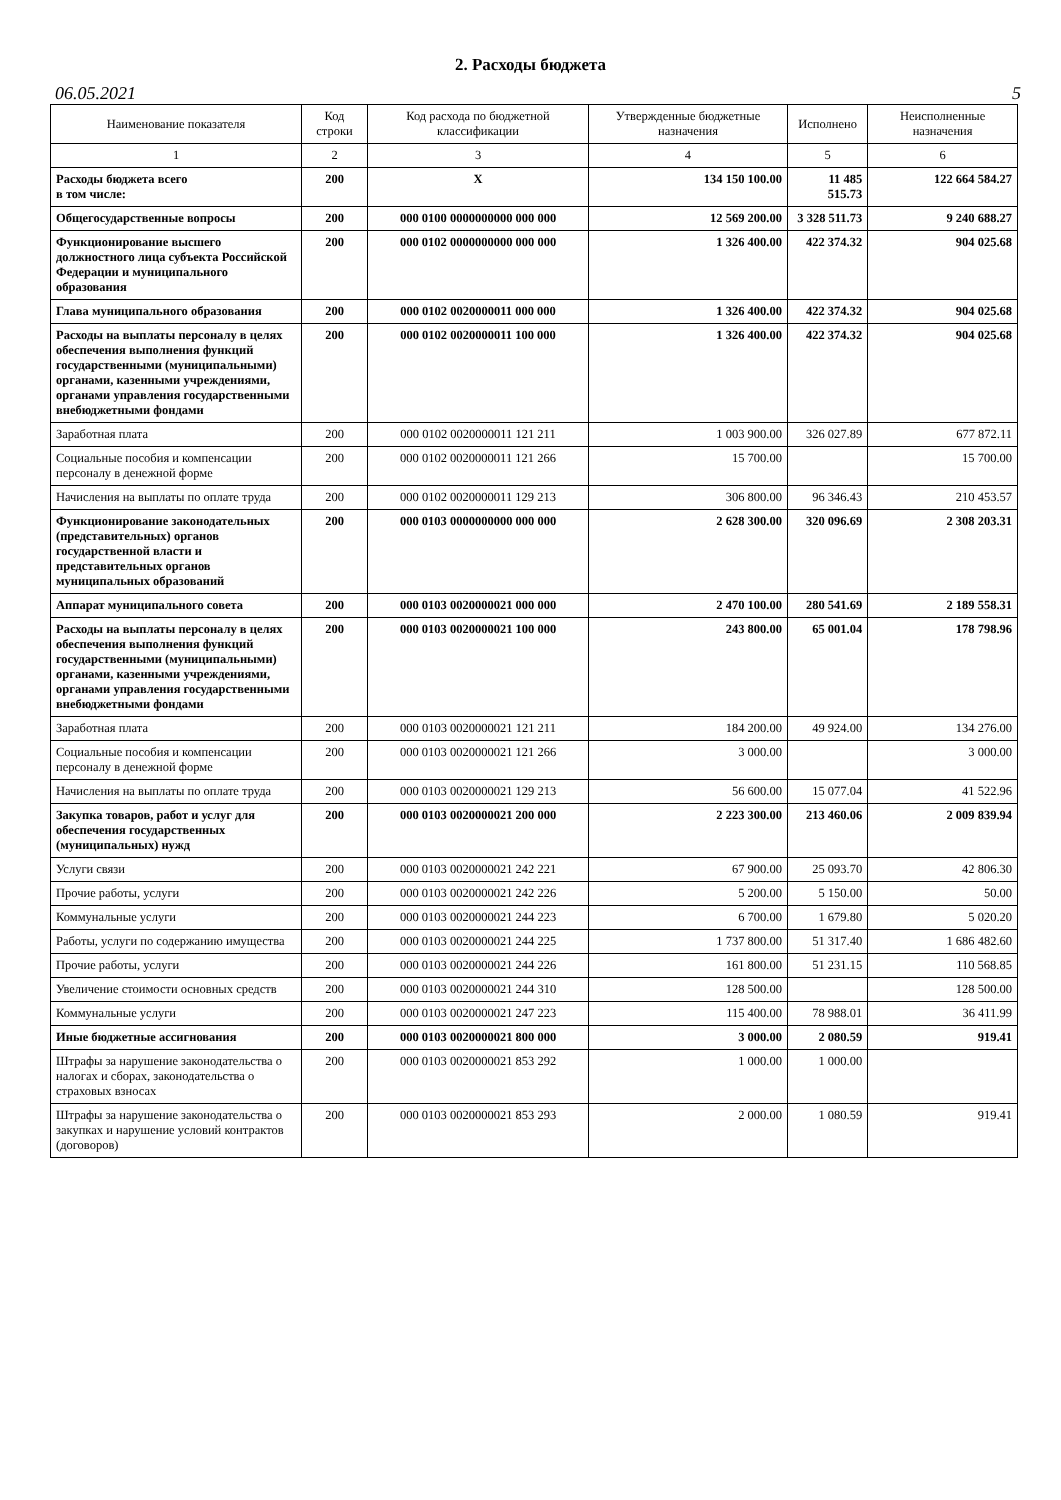2. Расходы бюджета
06.05.2021 5
| Наименование показателя | Код строки | Код расхода по бюджетной классификации | Утвержденные бюджетные назначения | Исполнено | Неисполненные назначения |
| --- | --- | --- | --- | --- | --- |
| 1 | 2 | 3 | 4 | 5 | 6 |
| Расходы бюджета всего в том числе: | 200 | X | 134 150 100.00 | 11 485 515.73 | 122 664 584.27 |
| Общегосударственные вопросы | 200 | 000 0100 0000000000 000 000 | 12 569 200.00 | 3 328 511.73 | 9 240 688.27 |
| Функционирование высшего должностного лица субъекта Российской Федерации и муниципального образования | 200 | 000 0102 0000000000 000 000 | 1 326 400.00 | 422 374.32 | 904 025.68 |
| Глава муниципального образования | 200 | 000 0102 0020000011 000 000 | 1 326 400.00 | 422 374.32 | 904 025.68 |
| Расходы на выплаты персоналу в целях обеспечения выполнения функций государственными (муниципальными) органами, казенными учреждениями, органами управления государственными внебюджетными фондами | 200 | 000 0102 0020000011 100 000 | 1 326 400.00 | 422 374.32 | 904 025.68 |
| Заработная плата | 200 | 000 0102 0020000011 121 211 | 1 003 900.00 | 326 027.89 | 677 872.11 |
| Социальные пособия и компенсации персоналу в денежной форме | 200 | 000 0102 0020000011 121 266 | 15 700.00 | | 15 700.00 |
| Начисления на выплаты по оплате труда | 200 | 000 0102 0020000011 129 213 | 306 800.00 | 96 346.43 | 210 453.57 |
| Функционирование законодательных (представительных) органов государственной власти и представительных органов муниципальных образований | 200 | 000 0103 0000000000 000 000 | 2 628 300.00 | 320 096.69 | 2 308 203.31 |
| Аппарат муниципального совета | 200 | 000 0103 0020000021 000 000 | 2 470 100.00 | 280 541.69 | 2 189 558.31 |
| Расходы на выплаты персоналу в целях обеспечения выполнения функций государственными (муниципальными) органами, казенными учреждениями, органами управления государственными внебюджетными фондами | 200 | 000 0103 0020000021 100 000 | 243 800.00 | 65 001.04 | 178 798.96 |
| Заработная плата | 200 | 000 0103 0020000021 121 211 | 184 200.00 | 49 924.00 | 134 276.00 |
| Социальные пособия и компенсации персоналу в денежной форме | 200 | 000 0103 0020000021 121 266 | 3 000.00 | | 3 000.00 |
| Начисления на выплаты по оплате труда | 200 | 000 0103 0020000021 129 213 | 56 600.00 | 15 077.04 | 41 522.96 |
| Закупка товаров, работ и услуг для обеспечения государственных (муниципальных) нужд | 200 | 000 0103 0020000021 200 000 | 2 223 300.00 | 213 460.06 | 2 009 839.94 |
| Услуги связи | 200 | 000 0103 0020000021 242 221 | 67 900.00 | 25 093.70 | 42 806.30 |
| Прочие работы, услуги | 200 | 000 0103 0020000021 242 226 | 5 200.00 | 5 150.00 | 50.00 |
| Коммунальные услуги | 200 | 000 0103 0020000021 244 223 | 6 700.00 | 1 679.80 | 5 020.20 |
| Работы, услуги по содержанию имущества | 200 | 000 0103 0020000021 244 225 | 1 737 800.00 | 51 317.40 | 1 686 482.60 |
| Прочие работы, услуги | 200 | 000 0103 0020000021 244 226 | 161 800.00 | 51 231.15 | 110 568.85 |
| Увеличение стоимости основных средств | 200 | 000 0103 0020000021 244 310 | 128 500.00 | | 128 500.00 |
| Коммунальные услуги | 200 | 000 0103 0020000021 247 223 | 115 400.00 | 78 988.01 | 36 411.99 |
| Иные бюджетные ассигнования | 200 | 000 0103 0020000021 800 000 | 3 000.00 | 2 080.59 | 919.41 |
| Штрафы за нарушение законодательства о налогах и сборах, законодательства о страховых взносах | 200 | 000 0103 0020000021 853 292 | 1 000.00 | 1 000.00 | |
| Штрафы за нарушение законодательства о закупках и нарушение условий контрактов (договоров) | 200 | 000 0103 0020000021 853 293 | 2 000.00 | 1 080.59 | 919.41 |